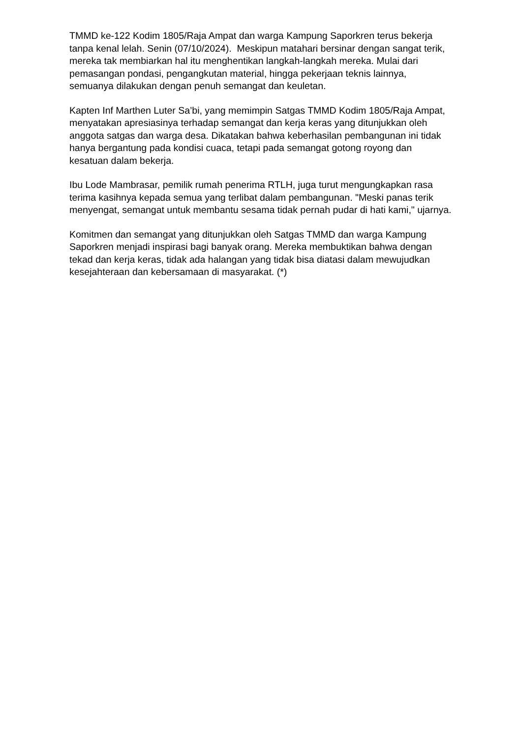TMMD ke-122 Kodim 1805/Raja Ampat dan warga Kampung Saporkren terus bekerja tanpa kenal lelah. Senin (07/10/2024). Meskipun matahari bersinar dengan sangat terik, mereka tak membiarkan hal itu menghentikan langkah-langkah mereka. Mulai dari pemasangan pondasi, pengangkutan material, hingga pekerjaan teknis lainnya, semuanya dilakukan dengan penuh semangat dan keuletan.
Kapten Inf Marthen Luter Sa’bi, yang memimpin Satgas TMMD Kodim 1805/Raja Ampat, menyatakan apresiasinya terhadap semangat dan kerja keras yang ditunjukkan oleh anggota satgas dan warga desa. Dikatakan bahwa keberhasilan pembangunan ini tidak hanya bergantung pada kondisi cuaca, tetapi pada semangat gotong royong dan kesatuan dalam bekerja.
Ibu Lode Mambrasar, pemilik rumah penerima RTLH, juga turut mengungkapkan rasa terima kasihnya kepada semua yang terlibat dalam pembangunan. "Meski panas terik menyengat, semangat untuk membantu sesama tidak pernah pudar di hati kami," ujarnya.
Komitmen dan semangat yang ditunjukkan oleh Satgas TMMD dan warga Kampung Saporkren menjadi inspirasi bagi banyak orang. Mereka membuktikan bahwa dengan tekad dan kerja keras, tidak ada halangan yang tidak bisa diatasi dalam mewujudkan kesejahteraan dan kebersamaan di masyarakat. (*)